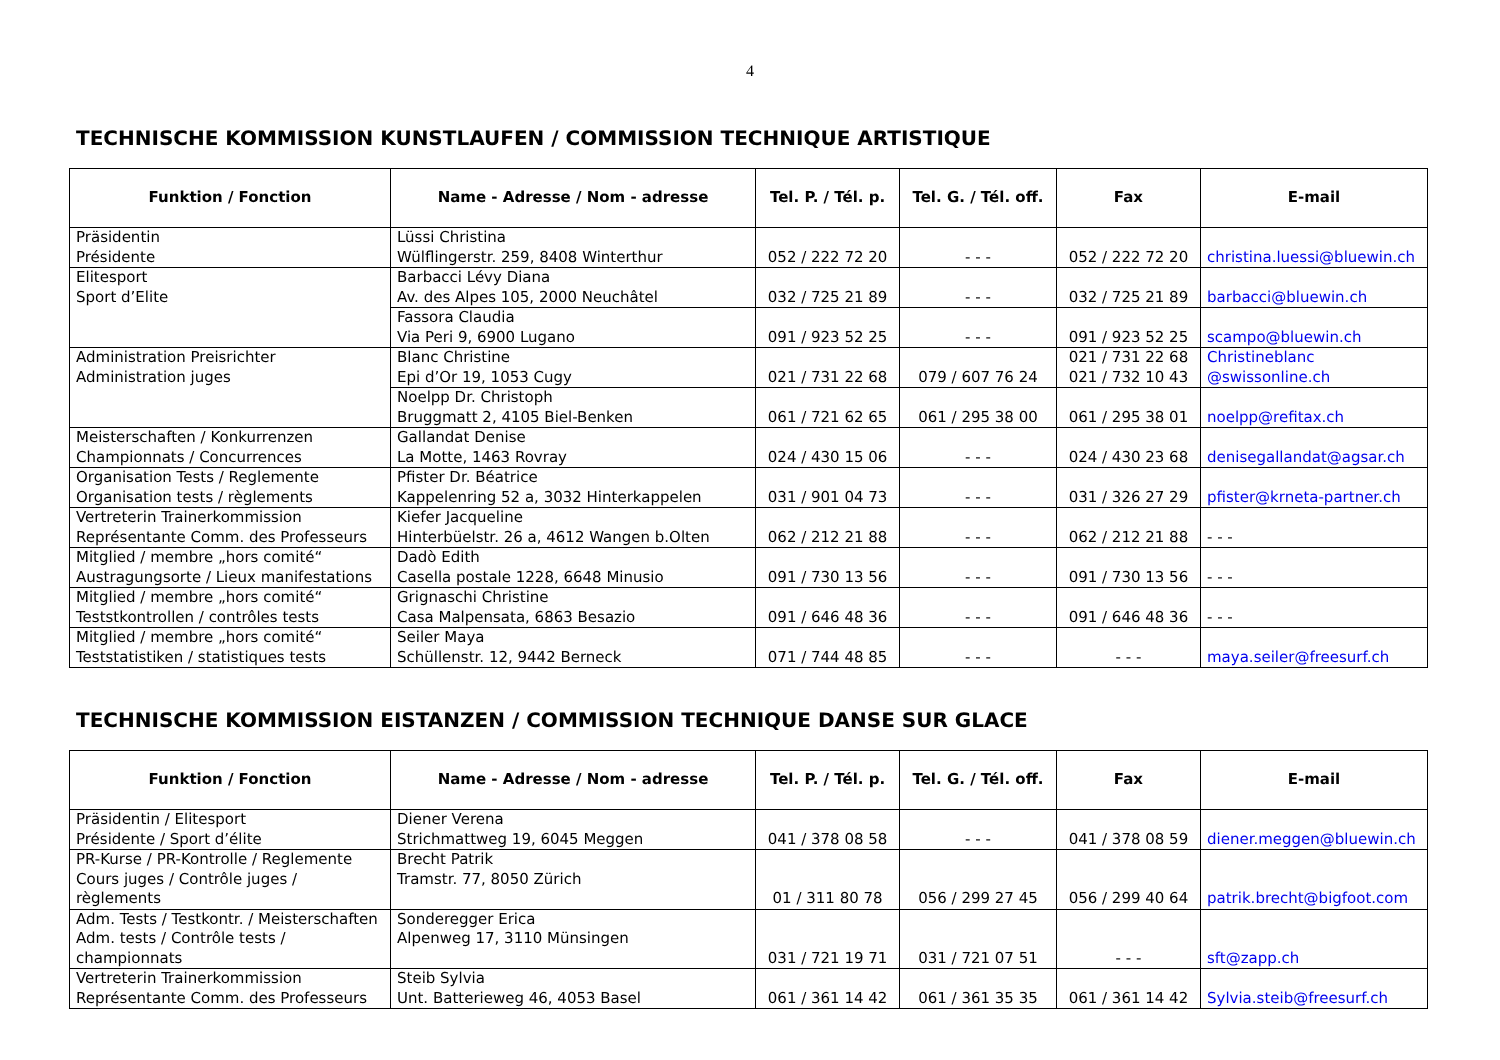4
TECHNISCHE KOMMISSION KUNSTLAUFEN / COMMISSION TECHNIQUE ARTISTIQUE
| Funktion / Fonction | Name - Adresse / Nom - adresse | Tel. P. / Tél. p. | Tel. G. / Tél. off. | Fax | E-mail |
| --- | --- | --- | --- | --- | --- |
| Präsidentin Présidente | Lüssi Christina Wülflingerstr. 259, 8408 Winterthur | 052 / 222 72 20 | - - - | 052 / 222 72 20 | christina.luessi@bluewin.ch |
| Elitesport Sport d’Elite | Barbacci Lévy Diana Av. des Alpes 105, 2000 Neuchâtel | 032 / 725 21 89 | - - - | 032 / 725 21 89 | barbacci@bluewin.ch |
| | Fassora Claudia Via Peri 9, 6900 Lugano | 091 / 923 52 25 | - - - | 091 / 923 52 25 | scampo@bluewin.ch |
| Administration Preisrichter Administration juges | Blanc Christine Epi d’Or 19, 1053 Cugy | 021 / 731 22 68 | 079 / 607 76 24 | 021 / 731 22 68 021 / 732 10 43 | Christineblanc @swissonline.ch |
| | Noelpp Dr. Christoph Bruggmatt 2, 4105 Biel-Benken | 061 / 721 62 65 | 061 / 295 38 00 | 061 / 295 38 01 | noelpp@refitax.ch |
| Meisterschaften / Konkurrenzen Championnats / Concurrences | Gallandat Denise La Motte, 1463 Rovray | 024 / 430 15 06 | - - - | 024 / 430 23 68 | denisegallandat@agsar.ch |
| Organisation Tests / Reglemente Organisation tests / règlements | Pfister Dr. Béatrice Kappelenring 52 a, 3032 Hinterkappelen | 031 / 901 04 73 | - - - | 031 / 326 27 29 | pfister@krneta-partner.ch |
| Vertreterin Trainerkommission Représentante Comm. des Professeurs | Kiefer Jacqueline Hinterbüelstr. 26 a, 4612 Wangen b.Olten | 062 / 212 21 88 | - - - | 062 / 212 21 88 | - - - |
| Mitglied / membre „hors comité“ Austragungsorte / Lieux manifestations | Dadò Edith Casella postale 1228, 6648 Minusio | 091 / 730 13 56 | - - - | 091 / 730 13 56 | - - - |
| Mitglied / membre „hors comité“ Teststkontrollen / contrôles tests | Grignaschi Christine Casa Malpensata, 6863 Besazio | 091 / 646 48 36 | - - - | 091 / 646 48 36 | - - - |
| Mitglied / membre „hors comité“ Teststatistiken / statistiques tests | Seiler Maya Schüllenstr. 12, 9442 Berneck | 071 / 744 48 85 | - - - | - - - | maya.seiler@freesurf.ch |
TECHNISCHE KOMMISSION EISTANZEN / COMMISSION TECHNIQUE DANSE SUR GLACE
| Funktion / Fonction | Name - Adresse / Nom - adresse | Tel. P. / Tél. p. | Tel. G. / Tél. off. | Fax | E-mail |
| --- | --- | --- | --- | --- | --- |
| Präsidentin / Elitesport Présidente / Sport d’élite | Diener Verena Strichmattweg 19, 6045 Meggen | 041 / 378 08 58 | - - - | 041 / 378 08 59 | diener.meggen@bluewin.ch |
| PR-Kurse / PR-Kontrolle / Reglemente Cours juges / Contrôle juges / règlements | Brecht Patrik Tramstr. 77, 8050 Zürich | 01 / 311 80 78 | 056 / 299 27 45 | 056 / 299 40 64 | patrik.brecht@bigfoot.com |
| Adm. Tests / Testkontr. / Meisterschaften Adm. tests / Contrôle tests / championnats | Sonderegger Erica Alpenweg 17, 3110 Münsingen | 031 / 721 19 71 | 031 / 721 07 51 | - - - | sft@zapp.ch |
| Vertreterin Trainerkommission Représentante Comm. des Professeurs | Steib Sylvia Unt. Batterieweg 46, 4053 Basel | 061 / 361 14 42 | 061 / 361 35 35 | 061 / 361 14 42 | Sylvia.steib@freesurf.ch |